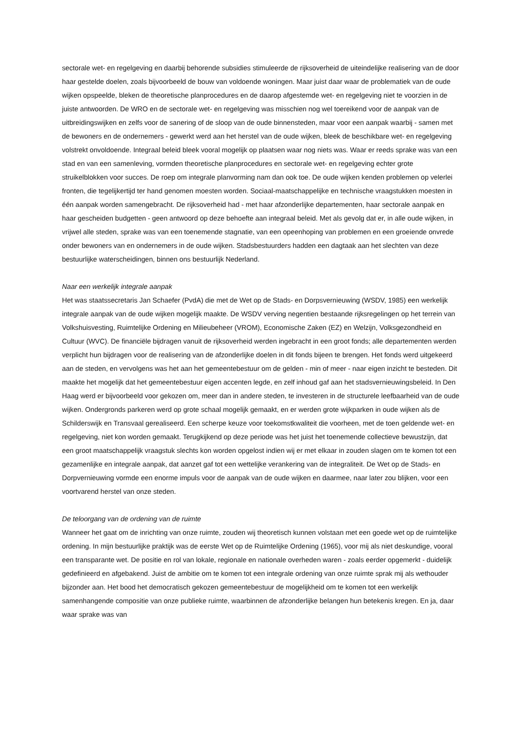sectorale wet- en regelgeving en daarbij behorende subsidies stimuleerde de rijksoverheid de uiteindelijke realisering van de door haar gestelde doelen, zoals bijvoorbeeld de bouw van voldoende woningen. Maar juist daar waar de problematiek van de oude wijken opspeelde, bleken de theoretische planprocedures en de daarop afgestemde wet- en regelgeving niet te voorzien in de juiste antwoorden. De WRO en de sectorale wet- en regelgeving was misschien nog wel toereikend voor de aanpak van de uitbreidingswijken en zelfs voor de sanering of de sloop van de oude binnensteden, maar voor een aanpak waarbij - samen met de bewoners en de ondernemers - gewerkt werd aan het herstel van de oude wijken, bleek de beschikbare wet- en regelgeving volstrekt onvoldoende. Integraal beleid bleek vooral mogelijk op plaatsen waar nog niets was. Waar er reeds sprake was van een stad en van een samenleving, vormden theoretische planprocedures en sectorale wet- en regelgeving echter grote struikelblokken voor succes. De roep om integrale planvorming nam dan ook toe. De oude wijken kenden problemen op velerlei fronten, die tegelijkertijd ter hand genomen moesten worden. Sociaal-maatschappelijke en technische vraagstukken moesten in één aanpak worden samengebracht. De rijksoverheid had - met haar afzonderlijke departementen, haar sectorale aanpak en haar gescheiden budgetten - geen antwoord op deze behoefte aan integraal beleid. Met als gevolg dat er, in alle oude wijken, in vrijwel alle steden, sprake was van een toenemende stagnatie, van een opeenhoping van problemen en een groeiende onvrede onder bewoners van en ondernemers in de oude wijken. Stadsbestuurders hadden een dagtaak aan het slechten van deze bestuurlijke waterscheidingen, binnen ons bestuurlijk Nederland.
Naar een werkelijk integrale aanpak
Het was staatssecretaris Jan Schaefer (PvdA) die met de Wet op de Stads- en Dorpsvernieuwing (WSDV, 1985) een werkelijk integrale aanpak van de oude wijken mogelijk maakte. De WSDV verving negentien bestaande rijksregelingen op het terrein van Volkshuisvesting, Ruimtelijke Ordening en Milieubeheer (VROM), Economische Zaken (EZ) en Welzijn, Volksgezondheid en Cultuur (WVC). De financiële bijdragen vanuit de rijksoverheid werden ingebracht in een groot fonds; alle departementen werden verplicht hun bijdragen voor de realisering van de afzonderlijke doelen in dit fonds bijeen te brengen. Het fonds werd uitgekeerd aan de steden, en vervolgens was het aan het gemeentebestuur om de gelden - min of meer - naar eigen inzicht te besteden. Dit maakte het mogelijk dat het gemeentebestuur eigen accenten legde, en zelf inhoud gaf aan het stadsvernieuwingsbeleid. In Den Haag werd er bijvoorbeeld voor gekozen om, meer dan in andere steden, te investeren in de structurele leefbaarheid van de oude wijken. Ondergronds parkeren werd op grote schaal mogelijk gemaakt, en er werden grote wijkparken in oude wijken als de Schilderswijk en Transvaal gerealiseerd. Een scherpe keuze voor toekomstkwaliteit die voorheen, met de toen geldende wet- en regelgeving, niet kon worden gemaakt. Terugkijkend op deze periode was het juist het toenemende collectieve bewustzijn, dat een groot maatschappelijk vraagstuk slechts kon worden opgelost indien wij er met elkaar in zouden slagen om te komen tot een gezamenlijke en integrale aanpak, dat aanzet gaf tot een wettelijke verankering van de integraliteit. De Wet op de Stads- en Dorpvernieuwing vormde een enorme impuls voor de aanpak van de oude wijken en daarmee, naar later zou blijken, voor een voortvarend herstel van onze steden.
De teloorgang van de ordening van de ruimte
Wanneer het gaat om de inrichting van onze ruimte, zouden wij theoretisch kunnen volstaan met een goede wet op de ruimtelijke ordening. In mijn bestuurlijke praktijk was de eerste Wet op de Ruimtelijke Ordening (1965), voor mij als niet deskundige, vooral een transparante wet. De positie en rol van lokale, regionale en nationale overheden waren - zoals eerder opgemerkt - duidelijk gedefinieerd en afgebakend. Juist de ambitie om te komen tot een integrale ordening van onze ruimte sprak mij als wethouder bijzonder aan. Het bood het democratisch gekozen gemeentebestuur de mogelijkheid om te komen tot een werkelijk samenhangende compositie van onze publieke ruimte, waarbinnen de afzonderlijke belangen hun betekenis kregen. En ja, daar waar sprake was van